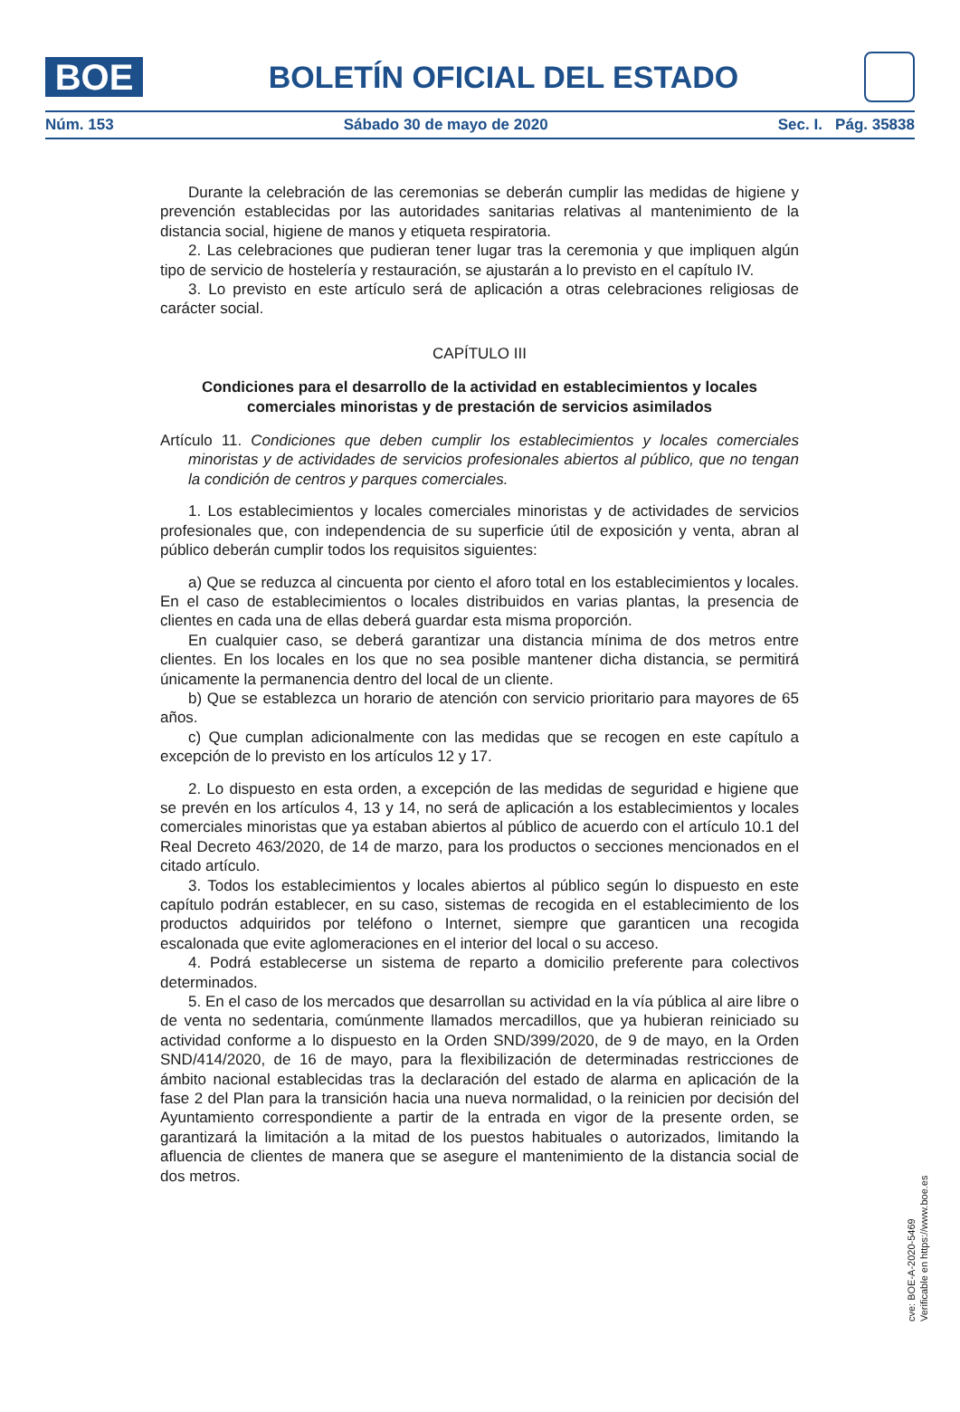BOE
BOLETÍN OFICIAL DEL ESTADO
Núm. 153 Sábado 30 de mayo de 2020 Sec. I. Pág. 35838
Durante la celebración de las ceremonias se deberán cumplir las medidas de higiene y prevención establecidas por las autoridades sanitarias relativas al mantenimiento de la distancia social, higiene de manos y etiqueta respiratoria.
2. Las celebraciones que pudieran tener lugar tras la ceremonia y que impliquen algún tipo de servicio de hostelería y restauración, se ajustarán a lo previsto en el capítulo IV.
3. Lo previsto en este artículo será de aplicación a otras celebraciones religiosas de carácter social.
CAPÍTULO III
Condiciones para el desarrollo de la actividad en establecimientos y locales comerciales minoristas y de prestación de servicios asimilados
Artículo 11. Condiciones que deben cumplir los establecimientos y locales comerciales minoristas y de actividades de servicios profesionales abiertos al público, que no tengan la condición de centros y parques comerciales.
1. Los establecimientos y locales comerciales minoristas y de actividades de servicios profesionales que, con independencia de su superficie útil de exposición y venta, abran al público deberán cumplir todos los requisitos siguientes:
a) Que se reduzca al cincuenta por ciento el aforo total en los establecimientos y locales. En el caso de establecimientos o locales distribuidos en varias plantas, la presencia de clientes en cada una de ellas deberá guardar esta misma proporción.
En cualquier caso, se deberá garantizar una distancia mínima de dos metros entre clientes. En los locales en los que no sea posible mantener dicha distancia, se permitirá únicamente la permanencia dentro del local de un cliente.
b) Que se establezca un horario de atención con servicio prioritario para mayores de 65 años.
c) Que cumplan adicionalmente con las medidas que se recogen en este capítulo a excepción de lo previsto en los artículos 12 y 17.
2. Lo dispuesto en esta orden, a excepción de las medidas de seguridad e higiene que se prevén en los artículos 4, 13 y 14, no será de aplicación a los establecimientos y locales comerciales minoristas que ya estaban abiertos al público de acuerdo con el artículo 10.1 del Real Decreto 463/2020, de 14 de marzo, para los productos o secciones mencionados en el citado artículo.
3. Todos los establecimientos y locales abiertos al público según lo dispuesto en este capítulo podrán establecer, en su caso, sistemas de recogida en el establecimiento de los productos adquiridos por teléfono o Internet, siempre que garanticen una recogida escalonada que evite aglomeraciones en el interior del local o su acceso.
4. Podrá establecerse un sistema de reparto a domicilio preferente para colectivos determinados.
5. En el caso de los mercados que desarrollan su actividad en la vía pública al aire libre o de venta no sedentaria, comúnmente llamados mercadillos, que ya hubieran reiniciado su actividad conforme a lo dispuesto en la Orden SND/399/2020, de 9 de mayo, en la Orden SND/414/2020, de 16 de mayo, para la flexibilización de determinadas restricciones de ámbito nacional establecidas tras la declaración del estado de alarma en aplicación de la fase 2 del Plan para la transición hacia una nueva normalidad, o la reinicien por decisión del Ayuntamiento correspondiente a partir de la entrada en vigor de la presente orden, se garantizará la limitación a la mitad de los puestos habituales o autorizados, limitando la afluencia de clientes de manera que se asegure el mantenimiento de la distancia social de dos metros.
cve: BOE-A-2020-5469
Verificable en https://www.boe.es